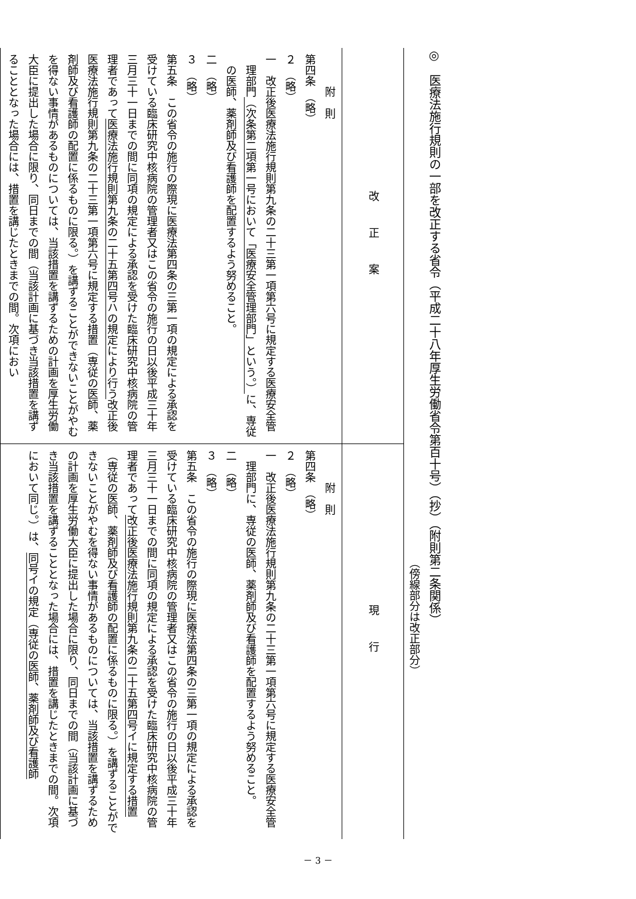◎　医療法施行規則の一部を改正する省令（平成二十八年厚生労働省令第百十号）（抄）（附則第二条関係）
（傍線部分は改正部分）
| 改正案 | 現行 |
| --- | --- |
| 附 則 第四条 （略） ２ （略） 一 改正後医療法施行規則第九条の二十三第一項第六号に規定する医療安全管理部門 （次条第二項第一号において「医療安全管理部門」という。） に、専従の医師、薬剤師及び看護師を配置するよう努めること。 二 （略） ３ （略） 第五条 この省令の施行の際現に医療法第四条の三第一項の規定による承認を受けている臨床研究中核病院の管理者又はこの省令の施行の日以後平成三十年三月三十一日までの間に同項の規定による承認を受けた臨床研究中核病院の管理者であって 医療法施行規則第九条の二十五第四号ハの規定により行う 改正後医療法施行規則第九条の二十三第一項第六号に規定する措置（専従の医師、薬剤師及び看護師の配置に係るものに限る。）を講ずることができないことがやむを得ない事情があるものについては、当該措置を講ずるための計画を厚生労働大臣に提出した場合に限り、同日までの間（当該計画に基づき当該措置を講ずることとなった場合には、措置を講じたときまでの間。次項におい | 附 則 第四条 （略） ２ （略） 一 改正後医療法施行規則第九条の二十三第一項第六号に規定する医療安全管理部門に、専従の医師、薬剤師及び看護師を配置するよう努めること。 二 （略） ３ （略） 第五条 この省令の施行の際現に医療法第四条の三第一項の規定による承認を受けている臨床研究中核病院の管理者又はこの省令の施行の日以後平成三十年三月三十一日までの間に同項の規定による承認を受けた臨床研究中核病院の管理者であって 改正後医療法施行規則第九条の二十五第四号イに規定する措置 （専従の医師、薬剤師及び看護師の配置に係るものに限る。）を講ずることができないことがやむを得ない事情があるものについては、当該措置を講ずるための計画を厚生労働大臣に提出した場合に限り、同日までの間（当該計画に基づき当該措置を講ずることとなった場合には、措置を講じたときまでの間。次項において同じ。）は、 同号イの規定（専従の医師、薬剤師及び看護師 |
－ 3 －